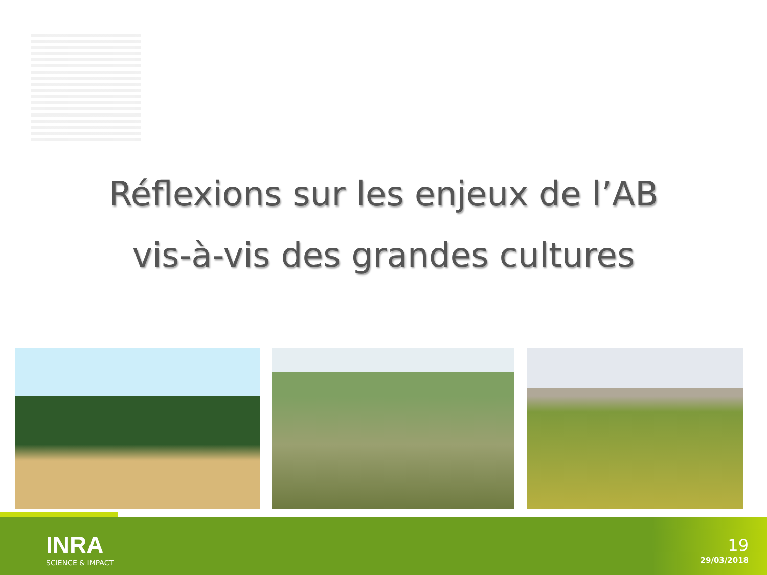Réflexions sur les enjeux de l’AB
vis-à-vis des grandes cultures
INRA
SCIENCE & IMPACT
19
29/03/2018